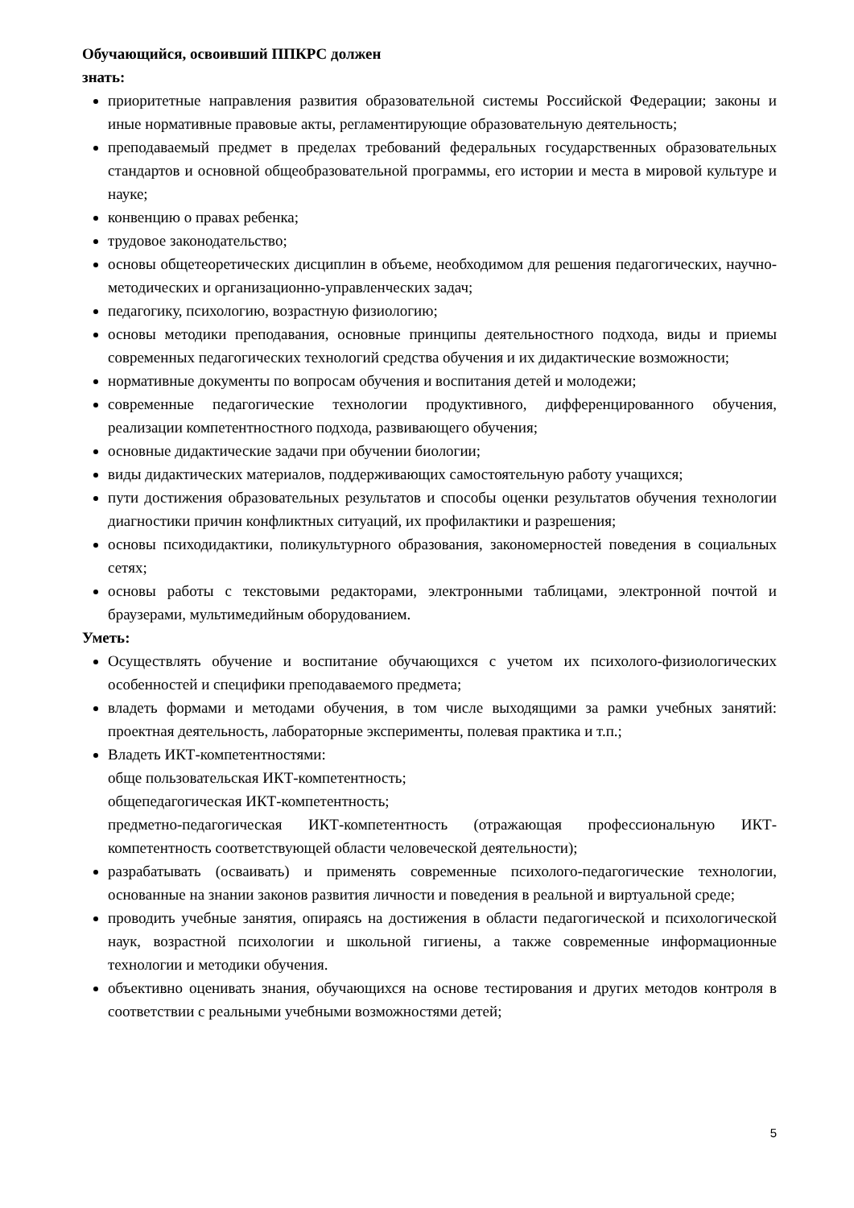Обучающийся, освоивший ППКРС должен
знать:
приоритетные направления развития образовательной системы Российской Федерации; законы и иные нормативные правовые акты, регламентирующие образовательную деятельность;
преподаваемый предмет в пределах требований федеральных государственных образовательных стандартов и основной общеобразовательной программы, его истории и места в мировой культуре и науке;
конвенцию о правах ребенка;
трудовое законодательство;
основы общетеоретических дисциплин в объеме, необходимом для решения педагогических, научно-методических и организационно-управленческих задач;
педагогику, психологию, возрастную физиологию;
основы методики преподавания, основные принципы деятельностного подхода, виды и приемы современных педагогических технологий средства обучения и их дидактические возможности;
нормативные документы по вопросам обучения и воспитания детей и молодежи;
современные педагогические технологии продуктивного, дифференцированного обучения, реализации компетентностного подхода, развивающего обучения;
основные дидактические задачи при обучении биологии;
виды дидактических материалов, поддерживающих самостоятельную работу учащихся;
пути достижения образовательных результатов и способы оценки результатов обучения технологии диагностики причин конфликтных ситуаций, их профилактики и разрешения;
основы психодидактики, поликультурного образования, закономерностей поведения в социальных сетях;
основы работы с текстовыми редакторами, электронными таблицами, электронной почтой и браузерами, мультимедийным оборудованием.
Уметь:
Осуществлять обучение и воспитание обучающихся с учетом их психолого-физиологических особенностей и специфики преподаваемого предмета;
владеть формами и методами обучения, в том числе выходящими за рамки учебных занятий: проектная деятельность, лабораторные эксперименты, полевая практика и т.п.;
Владеть ИКТ-компетентностями:
обще пользовательская ИКТ-компетентность;
общепедагогическая ИКТ-компетентность;
предметно-педагогическая ИКТ-компетентность (отражающая профессиональную ИКТ-компетентность соответствующей области человеческой деятельности);
разрабатывать (осваивать) и применять современные психолого-педагогические технологии, основанные на знании законов развития личности и поведения в реальной и виртуальной среде;
проводить учебные занятия, опираясь на достижения в области педагогической и психологической наук, возрастной психологии и школьной гигиены, а также современные информационные технологии и методики обучения.
объективно оценивать знания, обучающихся на основе тестирования и других методов контроля в соответствии с реальными учебными возможностями детей;
5